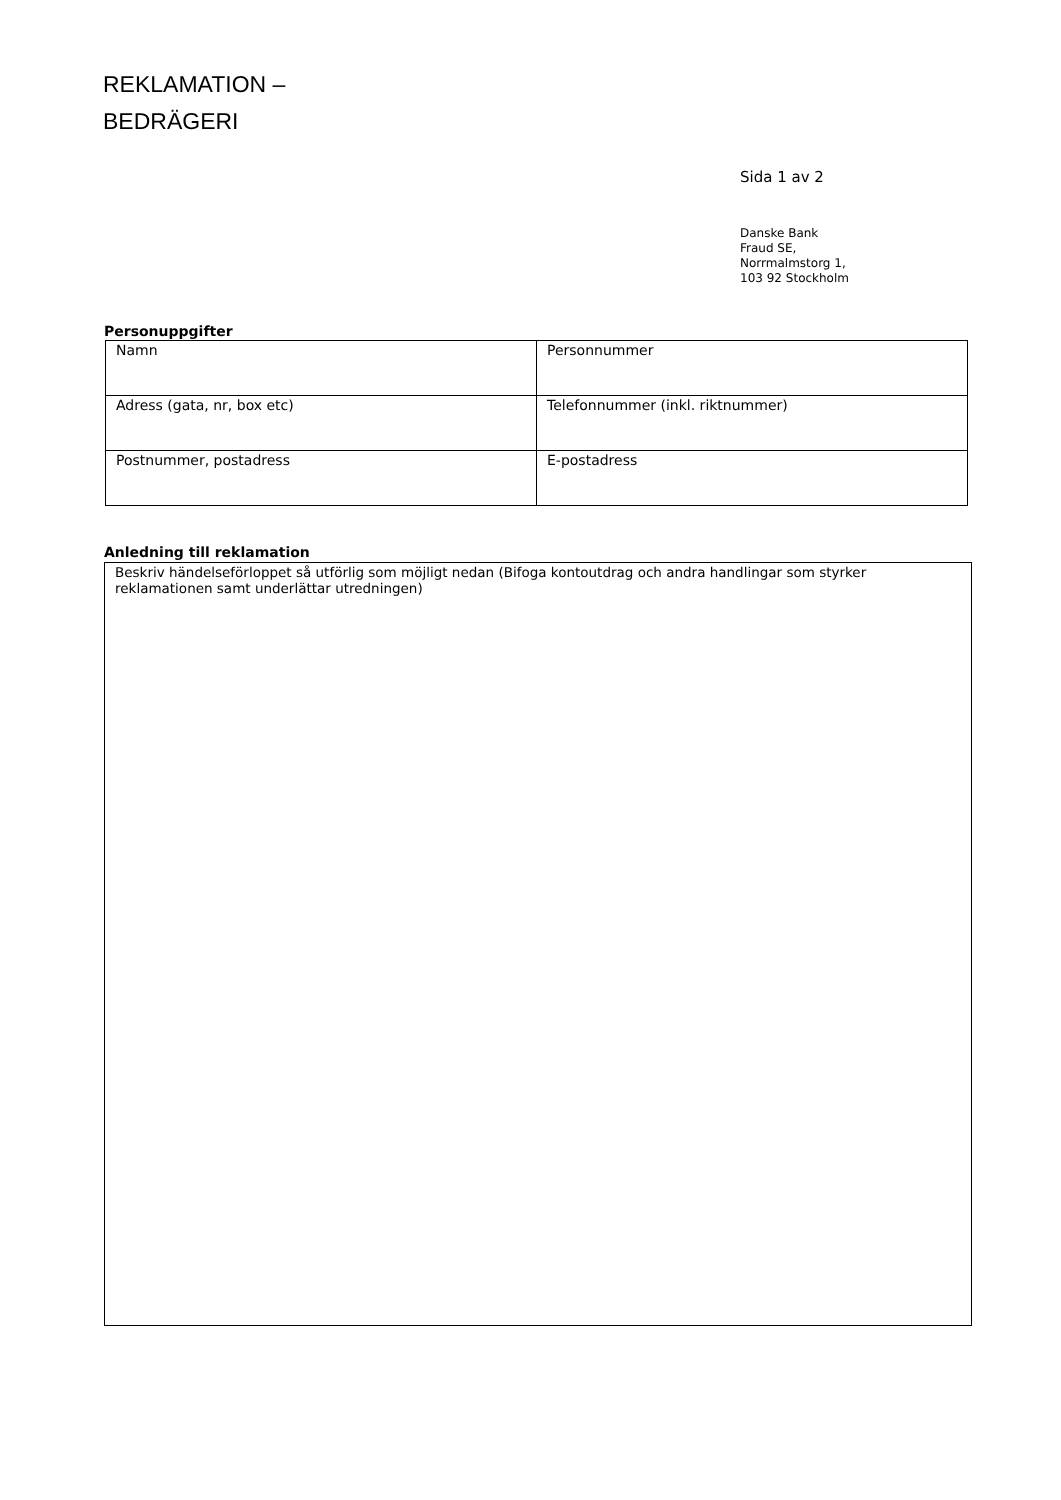REKLAMATION –
BEDRÄGERI
Sida 1 av 2
Danske Bank
Fraud SE,
Norrmalmstorg 1,
103 92 Stockholm
Personuppgifter
| Namn | Personnummer |
| Adress (gata, nr, box etc) | Telefonnummer (inkl. riktnummer) |
| Postnummer, postadress | E-postadress |
Anledning till reklamation
Beskriv händelseförloppet så utförlig som möjligt nedan (Bifoga kontoutdrag och andra handlingar som styrker reklamationen samt underlättar utredningen)